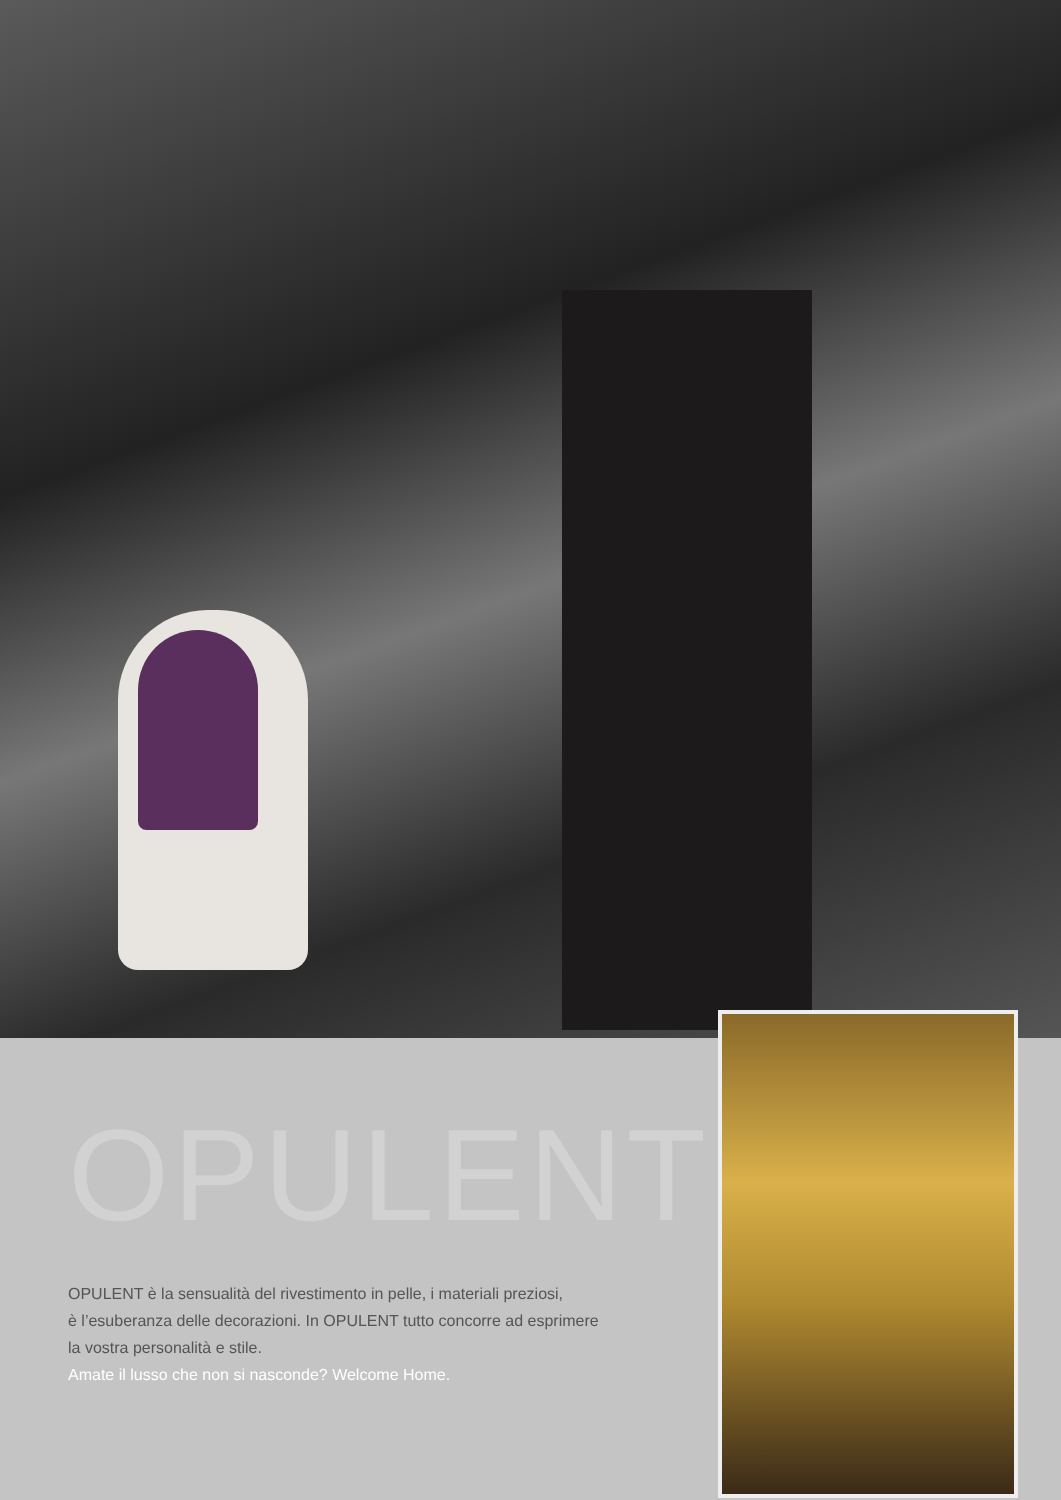OPULENT
OPULENT è la sensualità del rivestimento in pelle, i materiali preziosi,
è l’esuberanza delle decorazioni. In OPULENT tutto concorre ad esprimere
la vostra personalità e stile.
Amate il lusso che non si nasconde? Welcome Home.